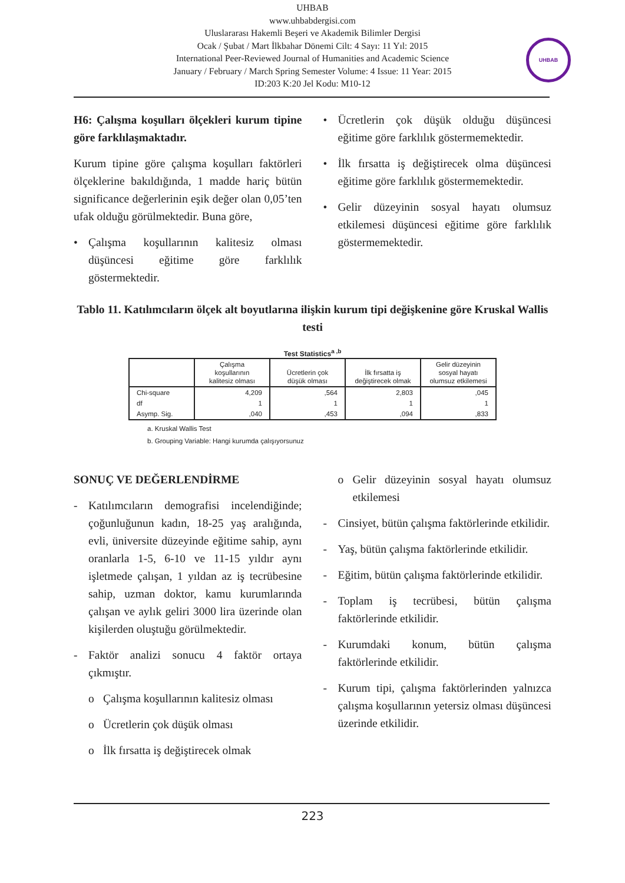UHBAB
www.uhbabdergisi.com
Uluslararası Hakemli Beşeri ve Akademik Bilimler Dergisi
Ocak / Şubat / Mart İlkbahar Dönemi Cilt: 4 Sayı: 11 Yıl: 2015
International Peer-Reviewed Journal of Humanities and Academic Science
January / February / March Spring Semester Volume: 4 Issue: 11 Year: 2015
ID:203 K:20 Jel Kodu: M10-12
UHBAB
H6: Çalışma koşulları ölçekleri kurum tipine göre farklılaşmaktadır.
Kurum tipine göre çalışma koşulları faktörleri ölçeklerine bakıldığında, 1 madde hariç bütün significance değerlerinin eşik değer olan 0,05’ten ufak olduğu görülmektedir. Buna göre,
• Çalışma koşullarının kalitesiz olması düşüncesi eğitime göre farklılık göstermektedir.
• Ücretlerin çok düşük olduğu düşüncesi eğitime göre farklılık göstermemektedir.
• İlk fırsatta iş değiştirecek olma düşüncesi eğitime göre farklılık göstermemektedir.
• Gelir düzeyinin sosyal hayatı olumsuz etkilemesi düşüncesi eğitime göre farklılık göstermemektedir.
Tablo 11. Katılımcıların ölçek alt boyutlarına ilişkin kurum tipi değişkenine göre Kruskal Wallis testi
Test Statistics<sup>a ,b</sup>
| | Çalışma koşullarının kalitesiz olması | Ücretlerin çok düşük olması | İlk fırsatta iş değiştirecek olmak | Gelir düzeyinin sosyal hayatı olumsuz etkilemesi |
| --- | --- | --- | --- | --- |
| Chi-square | 4,209 | ,564 | 2,803 | ,045 |
| df | 1 | 1 | 1 | 1 |
| Asymp. Sig. | ,040 | ,453 | ,094 | ,833 |
a. Kruskal Wallis Test
b. Grouping Variable: Hangi kurumda çalışıyorsunuz
SONUÇ VE DEĞERLENDİRME
- Katılımcıların demografisi incelendiğinde; çoğunluğunun kadın, 18-25 yaş aralığında, evli, üniversite düzeyinde eğitime sahip, aynı oranlarla 1-5, 6-10 ve 11-15 yıldır aynı işletmede çalışan, 1 yıldan az iş tecrübesine sahip, uzman doktor, kamu kurumlarında çalışan ve aylık geliri 3000 lira üzerinde olan kişilerden oluştuğu görülmektedir.
- Faktör analizi sonucu 4 faktör ortaya çıkmıştır.
o Çalışma koşullarının kalitesiz olması
o Ücretlerin çok düşük olması
o İlk fırsatta iş değiştirecek olmak
o Gelir düzeyinin sosyal hayatı olumsuz etkilemesi
- Cinsiyet, bütün çalışma faktörlerinde etkilidir.
- Yaş, bütün çalışma faktörlerinde etkilidir.
- Eğitim, bütün çalışma faktörlerinde etkilidir.
- Toplam iş tecrübesi, bütün çalışma faktörlerinde etkilidir.
- Kurumdaki konum, bütün çalışma faktörlerinde etkilidir.
- Kurum tipi, çalışma faktörlerinden yalnızca çalışma koşullarının yetersiz olması düşüncesi üzerinde etkilidir.
223